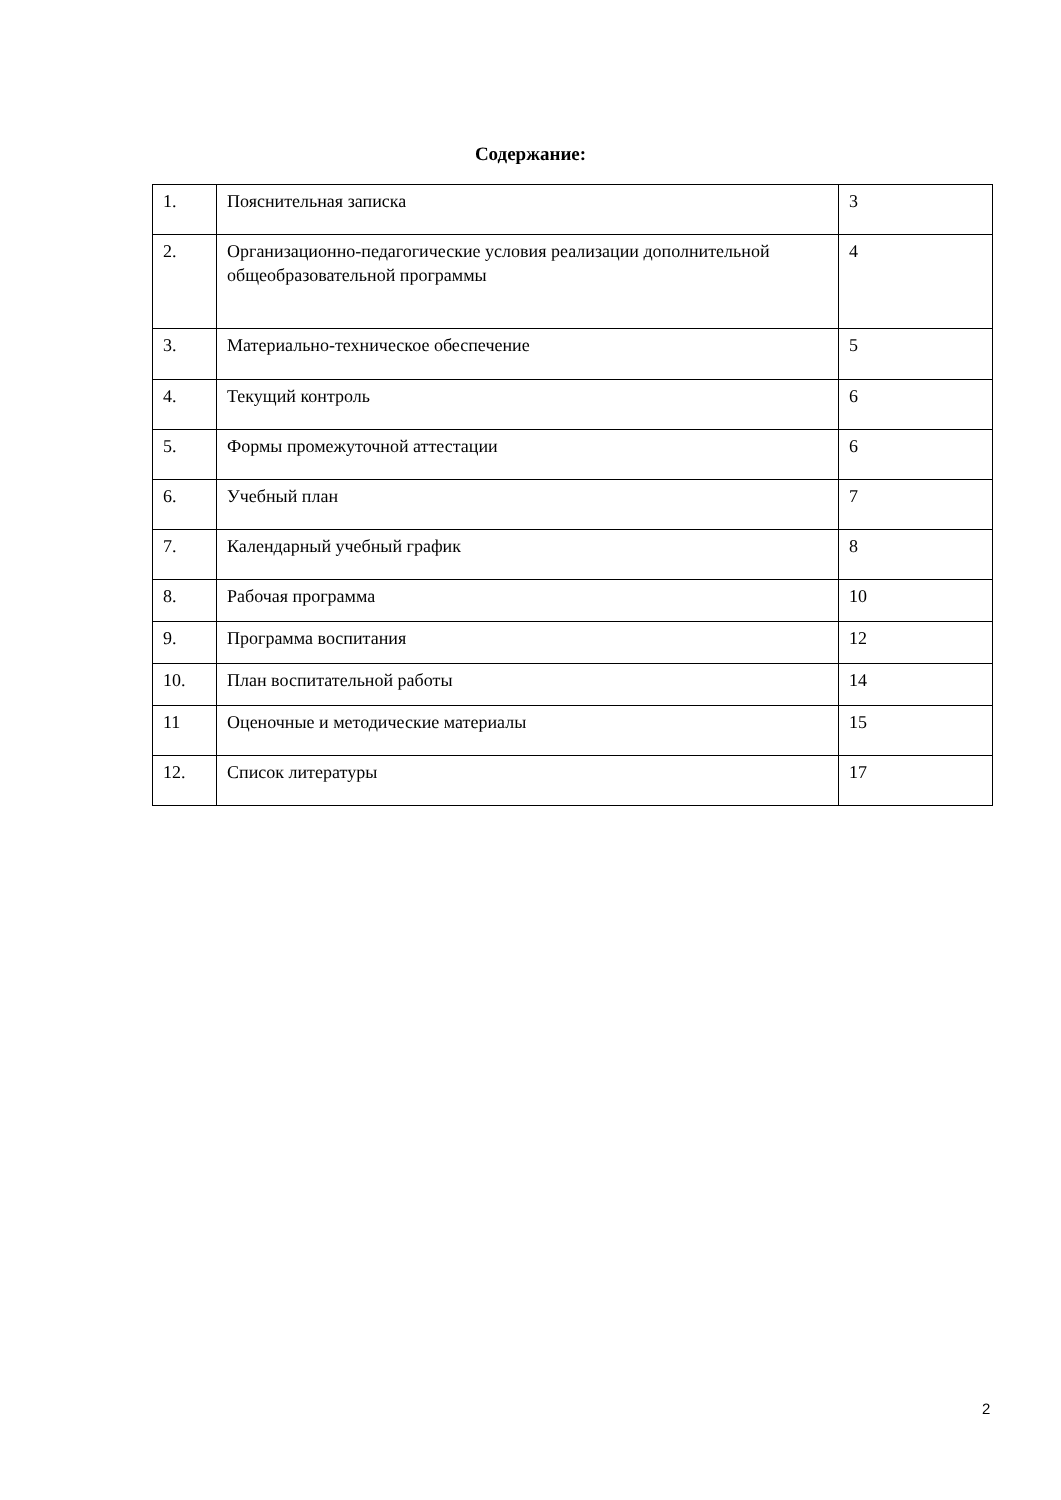Содержание:
| 1. | Пояснительная записка | 3 |
| 2. | Организационно-педагогические условия реализации дополнительной общеобразовательной программы | 4 |
| 3. | Материально-техническое обеспечение | 5 |
| 4. | Текущий контроль | 6 |
| 5. | Формы промежуточной аттестации | 6 |
| 6. | Учебный план | 7 |
| 7. | Календарный учебный график | 8 |
| 8. | Рабочая программа | 10 |
| 9. | Программа воспитания | 12 |
| 10. | План воспитательной работы | 14 |
| 11 | Оценочные и методические материалы | 15 |
| 12. | Список литературы | 17 |
2